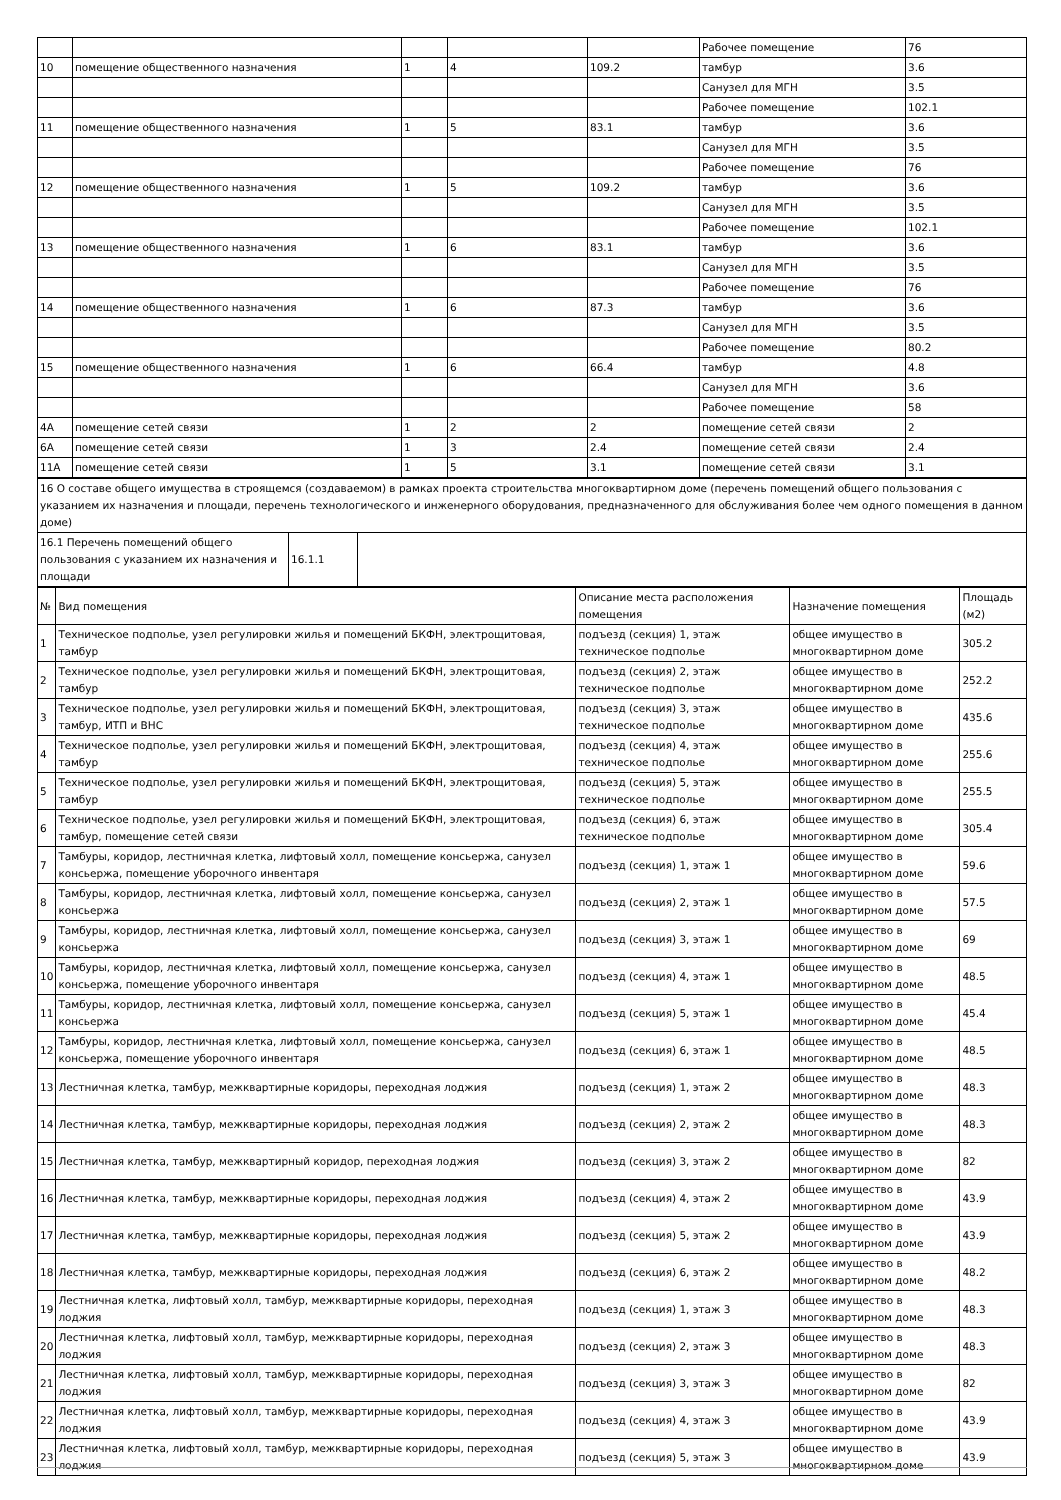| | | | | | Рабочее помещение | 76 |
| 10 | помещение общественного назначения | 1 | 4 | 109.2 | тамбур | 3.6 |
| | | | | | Санузел для МГН | 3.5 |
| | | | | | Рабочее помещение | 102.1 |
| 11 | помещение общественного назначения | 1 | 5 | 83.1 | тамбур | 3.6 |
| | | | | | Санузел для МГН | 3.5 |
| | | | | | Рабочее помещение | 76 |
| 12 | помещение общественного назначения | 1 | 5 | 109.2 | тамбур | 3.6 |
| | | | | | Санузел для МГН | 3.5 |
| | | | | | Рабочее помещение | 102.1 |
| 13 | помещение общественного назначения | 1 | 6 | 83.1 | тамбур | 3.6 |
| | | | | | Санузел для МГН | 3.5 |
| | | | | | Рабочее помещение | 76 |
| 14 | помещение общественного назначения | 1 | 6 | 87.3 | тамбур | 3.6 |
| | | | | | Санузел для МГН | 3.5 |
| | | | | | Рабочее помещение | 80.2 |
| 15 | помещение общественного назначения | 1 | 6 | 66.4 | тамбур | 4.8 |
| | | | | | Санузел для МГН | 3.6 |
| | | | | | Рабочее помещение | 58 |
| 4А | помещение сетей связи | 1 | 2 | 2 | помещение сетей связи | 2 |
| 6А | помещение сетей связи | 1 | 3 | 2.4 | помещение сетей связи | 2.4 |
| 11А | помещение сетей связи | 1 | 5 | 3.1 | помещение сетей связи | 3.1 |
| 16 О составе общего имущества в строящемся (создаваемом) в рамках проекта строительства многоквартирном доме (перечень помещений общего пользования с указанием их назначения и площади, перечень технологического и инженерного оборудования, предназначенного для обслуживания более чем одного помещения в данном доме) | | |
| 16.1 Перечень помещений общего пользования с указанием их назначения и площади | 16.1.1 | |
| № | Вид помещения | Описание места расположения помещения | Назначение помещения | Площадь (м2) |
| --- | --- | --- | --- | --- |
| 1 | Техническое подполье, узел регулировки жилья и помещений БКФН, электрощитовая, тамбур | подъезд (секция) 1, этаж техническое подполье | общее имущество в многоквартирном доме | 305.2 |
| 2 | Техническое подполье, узел регулировки жилья и помещений БКФН, электрощитовая, тамбур | подъезд (секция) 2, этаж техническое подполье | общее имущество в многоквартирном доме | 252.2 |
| 3 | Техническое подполье, узел регулировки жилья и помещений БКФН, электрощитовая, тамбур, ИТП и ВНС | подъезд (секция) 3, этаж техническое подполье | общее имущество в многоквартирном доме | 435.6 |
| 4 | Техническое подполье, узел регулировки жилья и помещений БКФН, электрощитовая, тамбур | подъезд (секция) 4, этаж техническое подполье | общее имущество в многоквартирном доме | 255.6 |
| 5 | Техническое подполье, узел регулировки жилья и помещений БКФН, электрощитовая, тамбур | подъезд (секция) 5, этаж техническое подполье | общее имущество в многоквартирном доме | 255.5 |
| 6 | Техническое подполье, узел регулировки жилья и помещений БКФН, электрощитовая, тамбур, помещение сетей связи | подъезд (секция) 6, этаж техническое подполье | общее имущество в многоквартирном доме | 305.4 |
| 7 | Тамбуры, коридор, лестничная клетка, лифтовый холл, помещение консьержа, санузел консьержа, помещение уборочного инвентаря | подъезд (секция) 1, этаж 1 | общее имущество в многоквартирном доме | 59.6 |
| 8 | Тамбуры, коридор, лестничная клетка, лифтовый холл, помещение консьержа, санузел консьержа | подъезд (секция) 2, этаж 1 | общее имущество в многоквартирном доме | 57.5 |
| 9 | Тамбуры, коридор, лестничная клетка, лифтовый холл, помещение консьержа, санузел консьержа | подъезд (секция) 3, этаж 1 | общее имущество в многоквартирном доме | 69 |
| 10 | Тамбуры, коридор, лестничная клетка, лифтовый холл, помещение консьержа, санузел консьержа, помещение уборочного инвентаря | подъезд (секция) 4, этаж 1 | общее имущество в многоквартирном доме | 48.5 |
| 11 | Тамбуры, коридор, лестничная клетка, лифтовый холл, помещение консьержа, санузел консьержа | подъезд (секция) 5, этаж 1 | общее имущество в многоквартирном доме | 45.4 |
| 12 | Тамбуры, коридор, лестничная клетка, лифтовый холл, помещение консьержа, санузел консьержа, помещение уборочного инвентаря | подъезд (секция) 6, этаж 1 | общее имущество в многоквартирном доме | 48.5 |
| 13 | Лестничная клетка, тамбур, межквартирные коридоры, переходная лоджия | подъезд (секция) 1, этаж 2 | общее имущество в многоквартирном доме | 48.3 |
| 14 | Лестничная клетка, тамбур, межквартирные коридоры, переходная лоджия | подъезд (секция) 2, этаж 2 | общее имущество в многоквартирном доме | 48.3 |
| 15 | Лестничная клетка, тамбур, межквартирный коридор, переходная лоджия | подъезд (секция) 3, этаж 2 | общее имущество в многоквартирном доме | 82 |
| 16 | Лестничная клетка, тамбур, межквартирные коридоры, переходная лоджия | подъезд (секция) 4, этаж 2 | общее имущество в многоквартирном доме | 43.9 |
| 17 | Лестничная клетка, тамбур, межквартирные коридоры, переходная лоджия | подъезд (секция) 5, этаж 2 | общее имущество в многоквартирном доме | 43.9 |
| 18 | Лестничная клетка, тамбур, межквартирные коридоры, переходная лоджия | подъезд (секция) 6, этаж 2 | общее имущество в многоквартирном доме | 48.2 |
| 19 | Лестничная клетка, лифтовый холл, тамбур, межквартирные коридоры, переходная лоджия | подъезд (секция) 1, этаж 3 | общее имущество в многоквартирном доме | 48.3 |
| 20 | Лестничная клетка, лифтовый холл, тамбур, межквартирные коридоры, переходная лоджия | подъезд (секция) 2, этаж 3 | общее имущество в многоквартирном доме | 48.3 |
| 21 | Лестничная клетка, лифтовый холл, тамбур, межквартирные коридоры, переходная лоджия | подъезд (секция) 3, этаж 3 | общее имущество в многоквартирном доме | 82 |
| 22 | Лестничная клетка, лифтовый холл, тамбур, межквартирные коридоры, переходная лоджия | подъезд (секция) 4, этаж 3 | общее имущество в многоквартирном доме | 43.9 |
| 23 | Лестничная клетка, лифтовый холл, тамбур, межквартирные коридоры, переходная лоджия | подъезд (секция) 5, этаж 3 | общее имущество в многоквартирном доме | 43.9 |